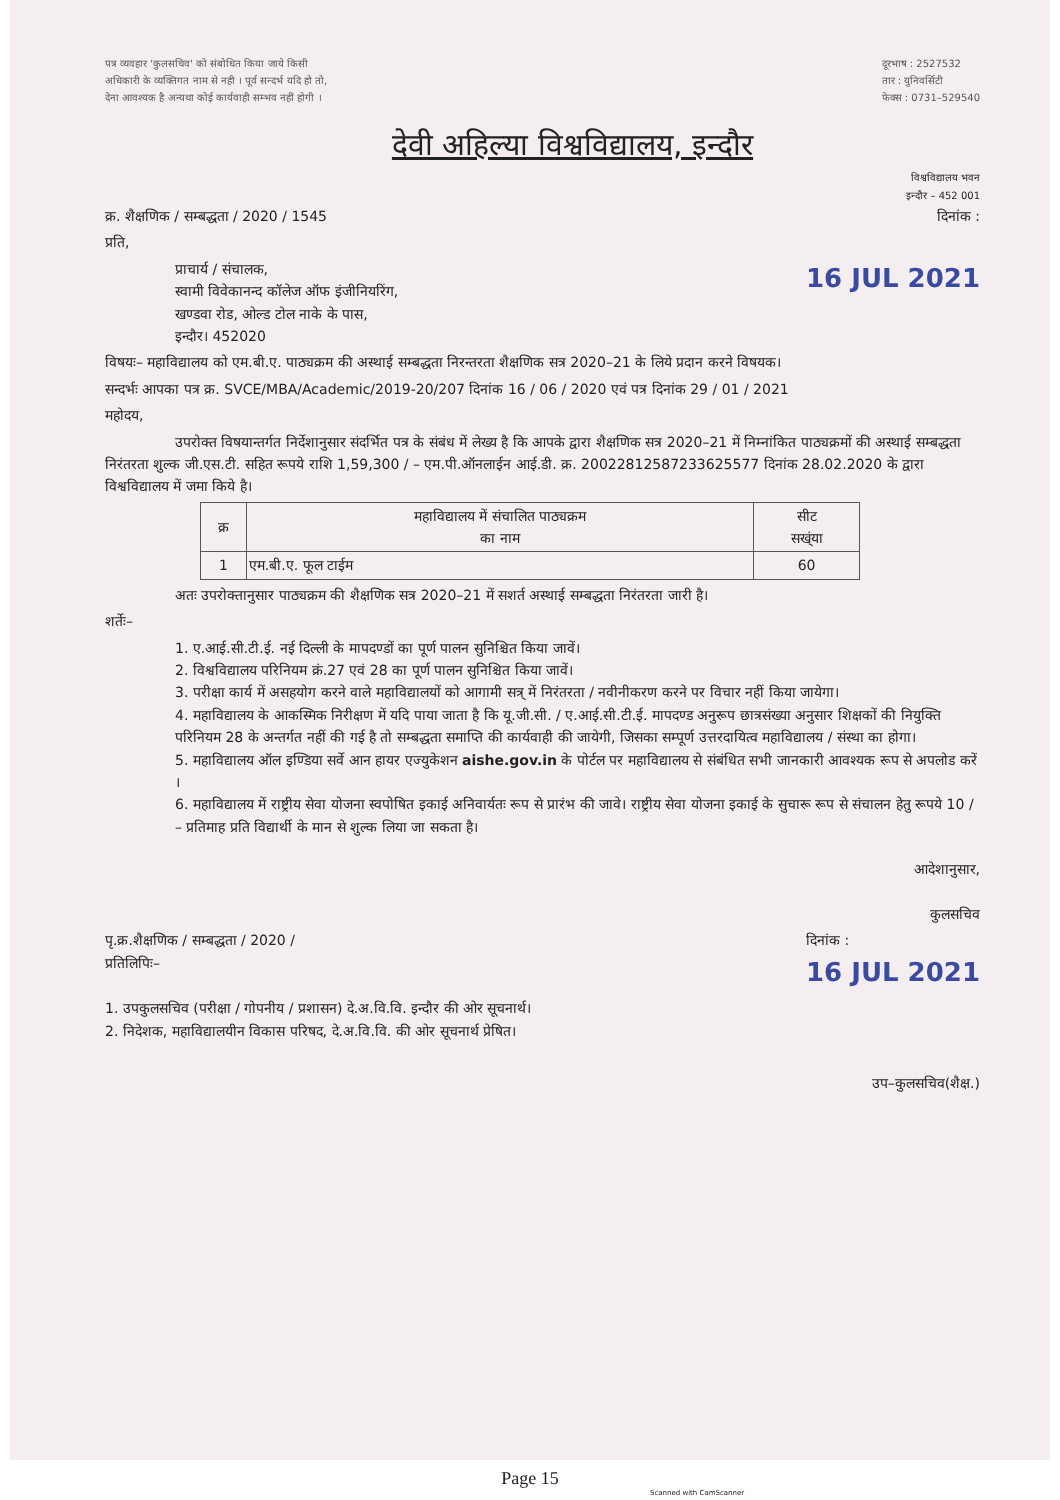पत्र व्यवहार 'कुलसचिव' को संबोधित किया जाये किसी
अधिकारी के व्यक्तिगत नाम से नही । पूर्व सन्दर्भ यदि हो तो,
देना आवश्यक है अन्यथा कोई कार्यवाही सम्भव नहीं होगी ।
दूरभाष : 2527532
तार : युनिवर्सिटी
फेक्स : 0731–529540
देवी अहिल्या विश्वविद्यालय, इन्दौर
विश्वविद्यालय भवन
इन्दौर – 452 001
क्र. शैक्षणिक / सम्बद्धता / 2020 / 1545
दिनांक :
प्रति,
प्राचार्य / संचालक,
स्वामी विवेकानन्द कॉलेज ऑफ इंजीनियरिंग,
खण्डवा रोड, ओल्ड टोल नाके के पास,
इन्दौर। 452020
16 JUL 2021
विषयः– महाविद्यालय को एम.बी.ए. पाठ्यक्रम की अस्थाई सम्बद्धता निरन्तरता शैक्षणिक सत्र 2020–21 के लिये प्रदान करने विषयक।
सन्दर्भः आपका पत्र क्र. SVCE/MBA/Academic/2019-20/207 दिनांक 16 / 06 / 2020 एवं पत्र दिनांक 29 / 01 / 2021
महोदय,
उपरोक्त विषयान्तर्गत निर्देशानुसार संदर्भित पत्र के संबंध में लेख्य है कि आपके द्वारा शैक्षणिक सत्र 2020–21 में निम्नांकित पाठ्यक्रमों की अस्थाई सम्बद्धता निरंतरता शुल्क जी.एस.टी. सहित रूपये राशि 1,59,300 / – एम.पी.ऑनलाईन आई.डी. क्र. 20022812587233625577 दिनांक 28.02.2020 के द्वारा विश्वविद्यालय में जमा किये है।
| क्र | महाविद्यालय में संचालित पाठ्यक्रम का नाम | सीट सख्ंया |
| --- | --- | --- |
| 1 | एम.बी.ए. फूल टाईम | 60 |
अतः उपरोक्तानुसार पाठ्यक्रम की शैक्षणिक सत्र 2020–21 में सशर्त अस्थाई सम्बद्धता निरंतरता जारी है।
शर्तेः–
1. ए.आई.सी.टी.ई. नई दिल्ली के मापदण्डों का पूर्ण पालन सुनिश्चित किया जावें।
2. विश्वविद्यालय परिनियम क्रं.27 एवं 28 का पूर्ण पालन सुनिश्चित किया जावें।
3. परीक्षा कार्य में असहयोग करने वाले महाविद्यालयों को आगामी सत्र् में निरंतरता / नवीनीकरण करने पर विचार नहीं किया जायेगा।
4. महाविद्यालय के आकस्मिक निरीक्षण में यदि पाया जाता है कि यू.जी.सी. / ए.आई.सी.टी.ई. मापदण्ड अनुरूप छात्रसंख्या अनुसार शिक्षकों की नियुक्ति परिनियम 28 के अन्तर्गत नहीं की गई है तो सम्बद्धता समाप्ति की कार्यवाही की जायेगी, जिसका सम्पूर्ण उत्तरदायित्व महाविद्यालय / संस्था का होगा।
5. महाविद्यालय ऑल इण्डिया सर्वे आन हायर एज्युकेशन aishe.gov.in के पोर्टल पर महाविद्यालय से संबंधित सभी जानकारी आवश्यक रूप से अपलोड करें ।
6. महाविद्यालय में राष्ट्रीय सेवा योजना स्वपोषित इकाई अनिवार्यतः रूप से प्रारंभ की जावे। राष्ट्रीय सेवा योजना इकाई के सुचारू रूप से संचालन हेतु रूपये 10 / – प्रतिमाह प्रति विद्यार्थी के मान से शुल्क लिया जा सकता है।
आदेशानुसार,
कुलसचिव
पृ.क्र.शैक्षणिक / सम्बद्धता / 2020 /
प्रतिलिपिः–
दिनांक :
16 JUL 2021
1. उपकुलसचिव (परीक्षा / गोपनीय / प्रशासन) दे.अ.वि.वि. इन्दौर की ओर सूचनार्थ।
2. निदेशक, महाविद्यालयीन विकास परिषद, दे.अ.वि.वि. की ओर सूचनार्थ प्रेषित।
उप–कुलसचिव(शैक्ष.)
Page 15
Scanned with CamScanner